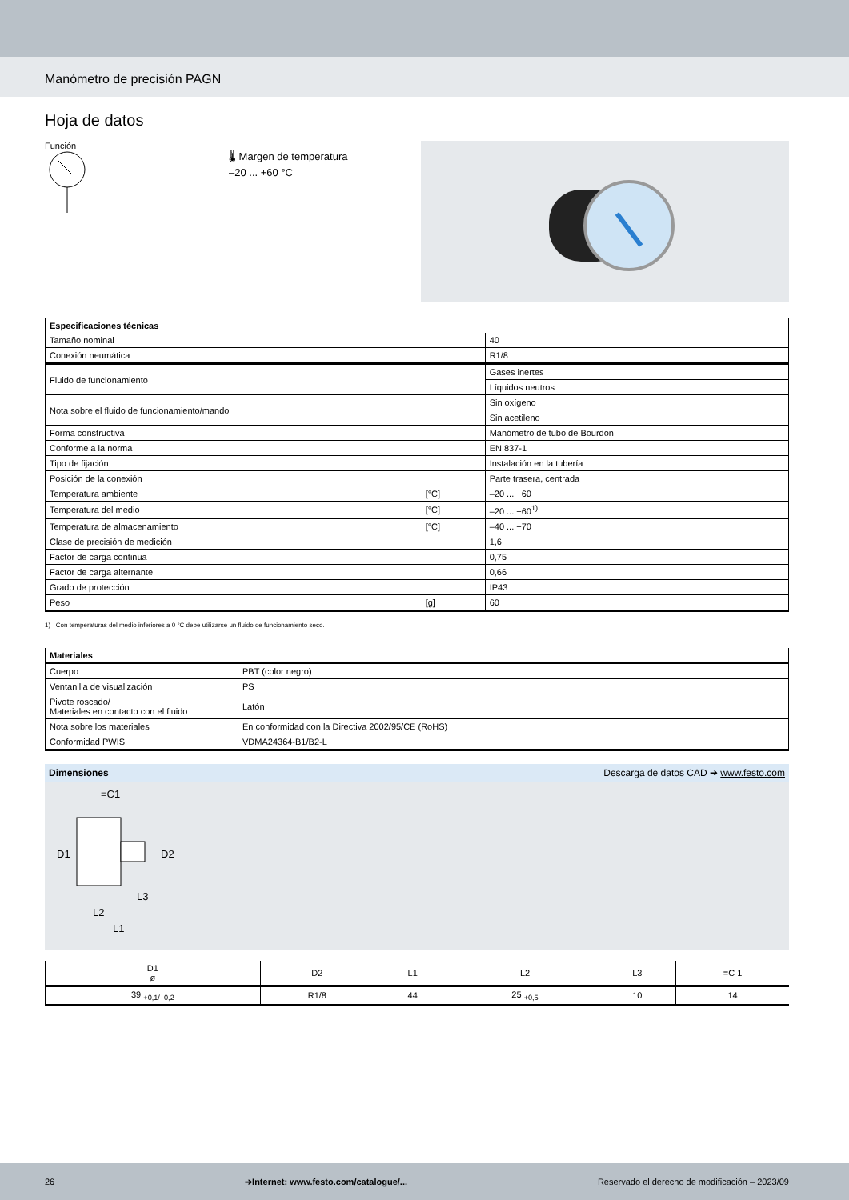Manómetro de precisión PAGN
Hoja de datos
Función
🌡 Margen de temperatura
–20 ... +60 °C
| Especificaciones técnicas | | |
| Tamaño nominal | | 40 |
| Conexión neumática | | R1/8 |
| Fluido de funcionamiento | | Gases inertes |
| | | Líquidos neutros |
| Nota sobre el fluido de funcionamiento/mando | | Sin oxígeno |
| | | Sin acetileno |
| Forma constructiva | | Manómetro de tubo de Bourdon |
| Conforme a la norma | | EN 837-1 |
| Tipo de fijación | | Instalación en la tubería |
| Posición de la conexión | | Parte trasera, centrada |
| Temperatura ambiente | [°C] | –20 ... +60 |
| Temperatura del medio | [°C] | –20 ... +60<sup>1)</sup> |
| Temperatura de almacenamiento | [°C] | –40 ... +70 |
| Clase de precisión de medición | | 1,6 |
| Factor de carga continua | | 0,75 |
| Factor de carga alternante | | 0,66 |
| Grado de protección | | IP43 |
| Peso | [g] | 60 |
1) Con temperaturas del medio inferiores a 0 °C debe utilizarse un fluido de funcionamiento seco.
| Materiales | |
| Cuerpo | PBT (color negro) |
| Ventanilla de visualización | PS |
| Pivote roscado/ Materiales en contacto con el fluido | Latón |
| Nota sobre los materiales | En conformidad con la Directiva 2002/95/CE (RoHS) |
| Conformidad PWIS | VDMA24364-B1/B2-L |
Dimensiones Descarga de datos CAD ➔ www.festo.com
=C1
D1
D2
L3
L2
L1
| D1 ø | D2 | L1 | L2 | L3 | =C 1 |
| --- | --- | --- | --- | --- | --- |
| 39 <sub>+0,1/–0,2</sub> | R1/8 | 44 | 25 <sub>+0,5</sub> | 10 | 14 |
26 ➔Internet: www.festo.com/catalogue/... Reservado el derecho de modificación – 2023/09